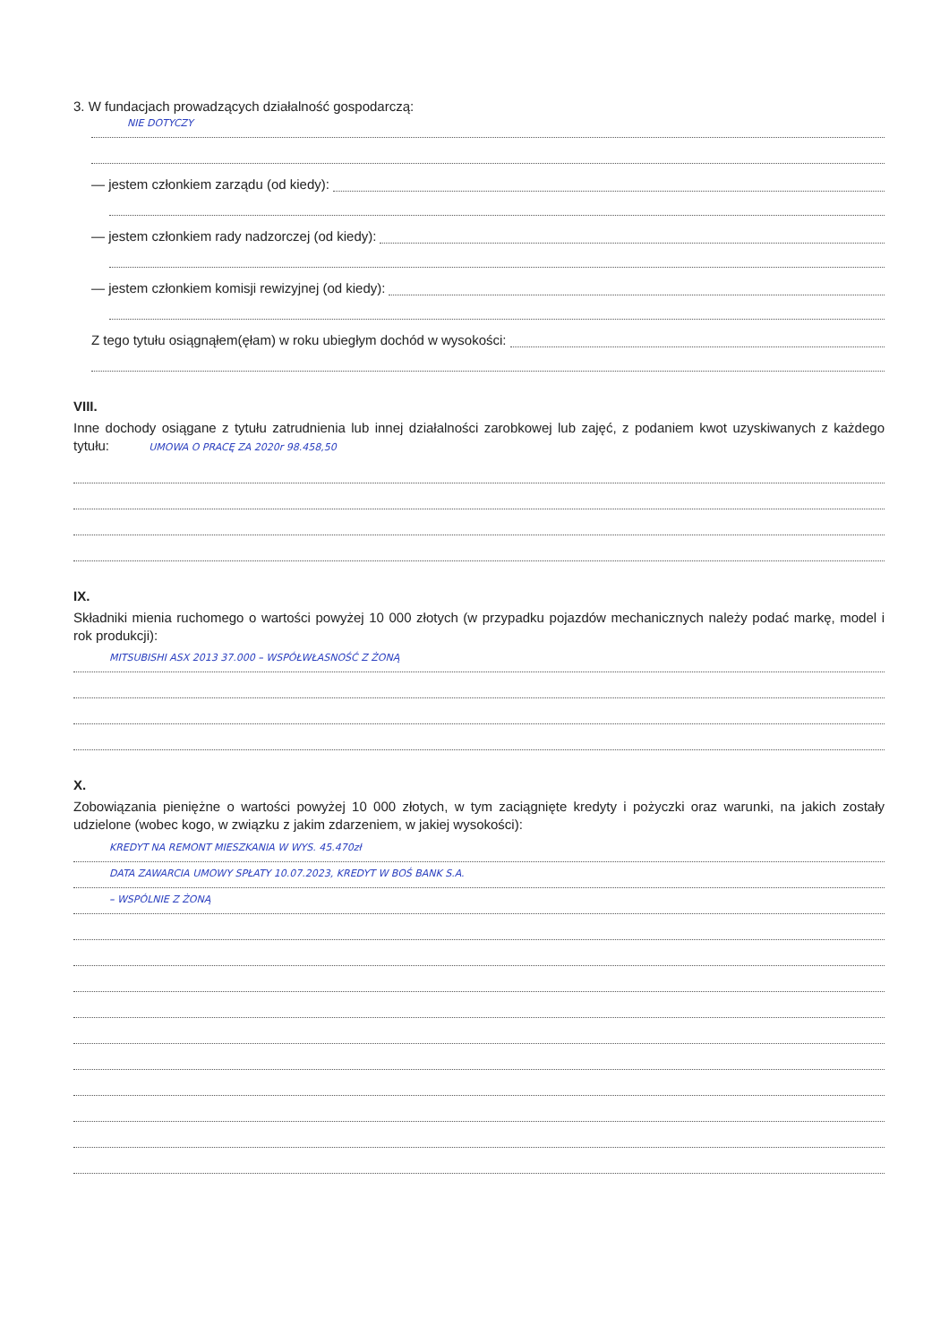3. W fundacjach prowadzących działalność gospodarczą:
NIE DOTYCZY
— jestem członkiem zarządu (od kiedy):
— jestem członkiem rady nadzorczej (od kiedy):
— jestem członkiem komisji rewizyjnej (od kiedy):
Z tego tytułu osiągnąłem(ęłam) w roku ubiegłym dochód w wysokości:
VIII.
Inne dochody osiągane z tytułu zatrudnienia lub innej działalności zarobkowej lub zajęć, z podaniem kwot uzyskiwanych z każdego tytułu: UMOWA O PRACĘ ZA 2020r 98.458,50
IX.
Składniki mienia ruchomego o wartości powyżej 10 000 złotych (w przypadku pojazdów mechanicznych należy podać markę, model i rok produkcji):
MITSUBISHI ASX 2013 37.000 – WSPÓŁWŁASNOŚĆ Z ŻONĄ
X.
Zobowiązania pieniężne o wartości powyżej 10 000 złotych, w tym zaciągnięte kredyty i pożyczki oraz warunki, na jakich zostały udzielone (wobec kogo, w związku z jakim zdarzeniem, w jakiej wysokości):
KREDYT NA REMONT MIESZKANIA W WYS. 45.470zł
DATA ZAWARCIA UMOWY SPŁATY 10.07.2023, KREDYT W BOŚ BANK S.A.
– WSPÓLNIE Z ŻONĄ